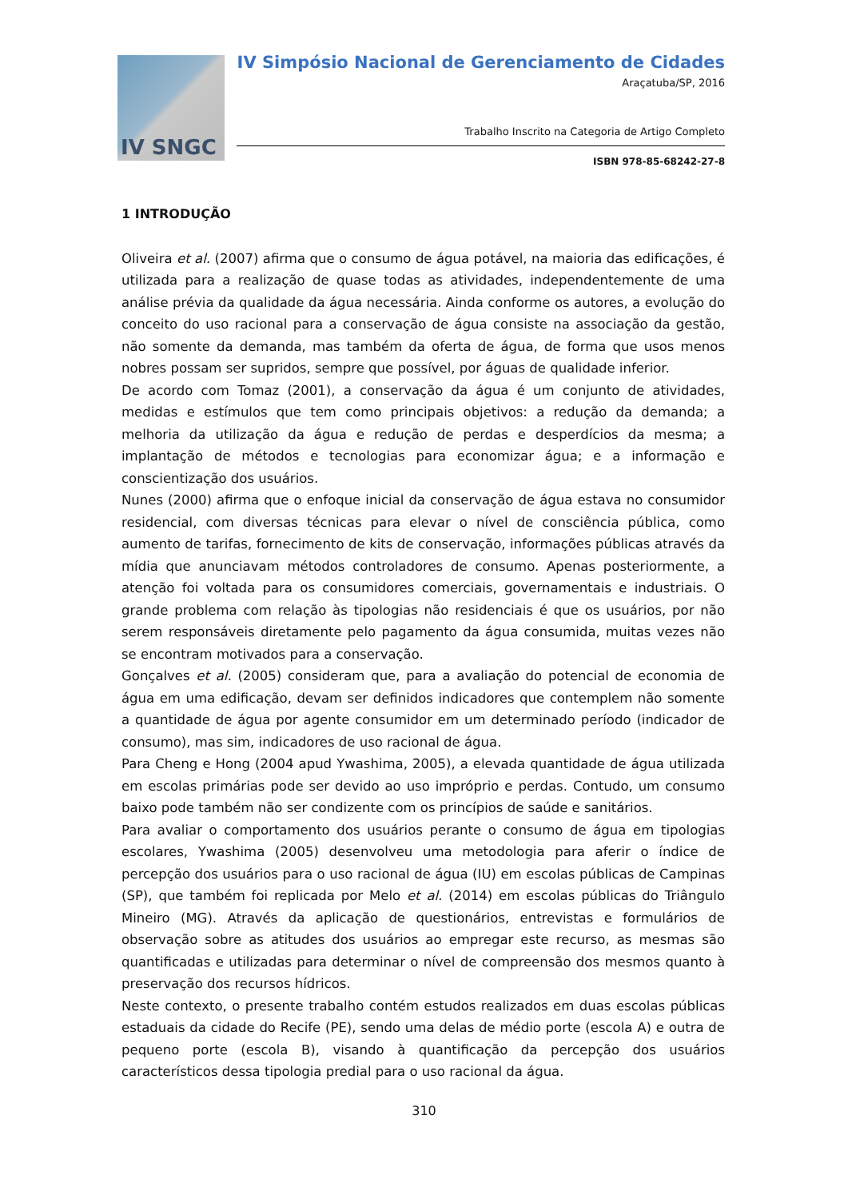IV SNGC
IV Simpósio Nacional de Gerenciamento de Cidades
Araçatuba/SP, 2016
Trabalho Inscrito na Categoria de Artigo Completo
ISBN 978-85-68242-27-8
1 INTRODUÇÃO
Oliveira et al. (2007) afirma que o consumo de água potável, na maioria das edificações, é utilizada para a realização de quase todas as atividades, independentemente de uma análise prévia da qualidade da água necessária. Ainda conforme os autores, a evolução do conceito do uso racional para a conservação de água consiste na associação da gestão, não somente da demanda, mas também da oferta de água, de forma que usos menos nobres possam ser supridos, sempre que possível, por águas de qualidade inferior.
De acordo com Tomaz (2001), a conservação da água é um conjunto de atividades, medidas e estímulos que tem como principais objetivos: a redução da demanda; a melhoria da utilização da água e redução de perdas e desperdícios da mesma; a implantação de métodos e tecnologias para economizar água; e a informação e conscientização dos usuários.
Nunes (2000) afirma que o enfoque inicial da conservação de água estava no consumidor residencial, com diversas técnicas para elevar o nível de consciência pública, como aumento de tarifas, fornecimento de kits de conservação, informações públicas através da mídia que anunciavam métodos controladores de consumo. Apenas posteriormente, a atenção foi voltada para os consumidores comerciais, governamentais e industriais. O grande problema com relação às tipologias não residenciais é que os usuários, por não serem responsáveis diretamente pelo pagamento da água consumida, muitas vezes não se encontram motivados para a conservação.
Gonçalves et al. (2005) consideram que, para a avaliação do potencial de economia de água em uma edificação, devam ser definidos indicadores que contemplem não somente a quantidade de água por agente consumidor em um determinado período (indicador de consumo), mas sim, indicadores de uso racional de água.
Para Cheng e Hong (2004 apud Ywashima, 2005), a elevada quantidade de água utilizada em escolas primárias pode ser devido ao uso impróprio e perdas. Contudo, um consumo baixo pode também não ser condizente com os princípios de saúde e sanitários.
Para avaliar o comportamento dos usuários perante o consumo de água em tipologias escolares, Ywashima (2005) desenvolveu uma metodologia para aferir o índice de percepção dos usuários para o uso racional de água (IU) em escolas públicas de Campinas (SP), que também foi replicada por Melo et al. (2014) em escolas públicas do Triângulo Mineiro (MG). Através da aplicação de questionários, entrevistas e formulários de observação sobre as atitudes dos usuários ao empregar este recurso, as mesmas são quantificadas e utilizadas para determinar o nível de compreensão dos mesmos quanto à preservação dos recursos hídricos.
Neste contexto, o presente trabalho contém estudos realizados em duas escolas públicas estaduais da cidade do Recife (PE), sendo uma delas de médio porte (escola A) e outra de pequeno porte (escola B), visando à quantificação da percepção dos usuários característicos dessa tipologia predial para o uso racional da água.
310